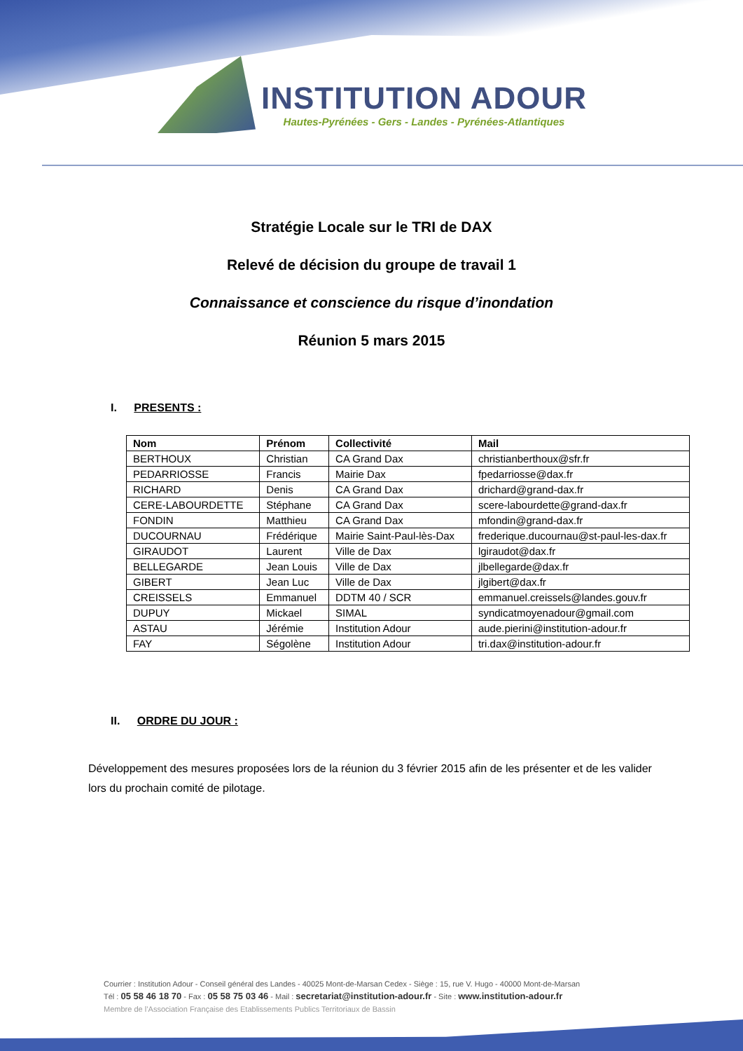INSTITUTION ADOUR
Hautes-Pyrénées - Gers - Landes - Pyrénées-Atlantiques
Stratégie Locale sur le TRI de DAX
Relevé de décision du groupe de travail 1
Connaissance et conscience du risque d’inondation
Réunion 5 mars 2015
I. PRESENTS :
| Nom | Prénom | Collectivité | Mail |
| --- | --- | --- | --- |
| BERTHOUX | Christian | CA Grand Dax | christianberthoux@sfr.fr |
| PEDARRIOSSE | Francis | Mairie Dax | fpedarriosse@dax.fr |
| RICHARD | Denis | CA Grand Dax | drichard@grand-dax.fr |
| CERE-LABOURDETTE | Stéphane | CA Grand Dax | scere-labourdette@grand-dax.fr |
| FONDIN | Matthieu | CA Grand Dax | mfondin@grand-dax.fr |
| DUCOURNAU | Frédérique | Mairie Saint-Paul-lès-Dax | frederique.ducournau@st-paul-les-dax.fr |
| GIRAUDOT | Laurent | Ville de Dax | lgiraudot@dax.fr |
| BELLEGARDE | Jean Louis | Ville de Dax | jlbellegarde@dax.fr |
| GIBERT | Jean Luc | Ville de Dax | jlgibert@dax.fr |
| CREISSELS | Emmanuel | DDTM 40 / SCR | emmanuel.creissels@landes.gouv.fr |
| DUPUY | Mickael | SIMAL | syndicatmoyenadour@gmail.com |
| ASTAU | Jérémie | Institution Adour | aude.pierini@institution-adour.fr |
| FAY | Ségolène | Institution Adour | tri.dax@institution-adour.fr |
II. ORDRE DU JOUR :
Développement des mesures proposées lors de la réunion du 3 février 2015 afin de les présenter et de les valider lors du prochain comité de pilotage.
Courrier : Institution Adour - Conseil général des Landes - 40025 Mont-de-Marsan Cedex - Siège : 15, rue V. Hugo - 40000 Mont-de-Marsan
Tél : 05 58 46 18 70 - Fax : 05 58 75 03 46 - Mail : secretariat@institution-adour.fr - Site : www.institution-adour.fr
Membre de l’Association Française des Etablissements Publics Territoriaux de Bassin